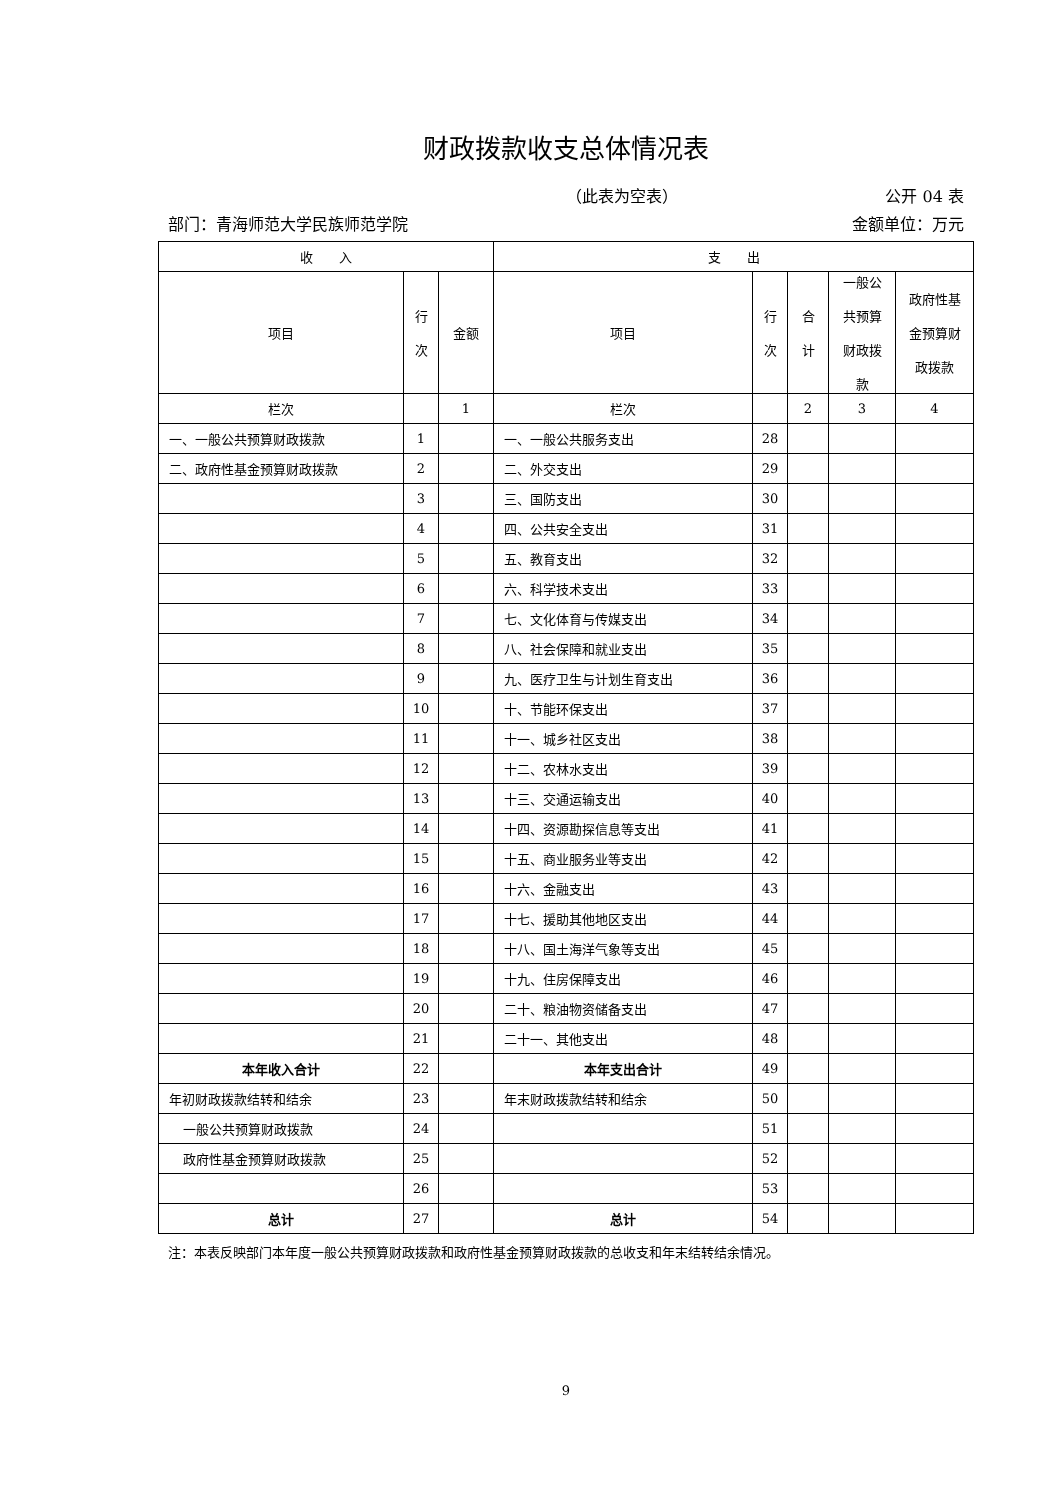财政拨款收支总体情况表
（此表为空表） 公开 04 表
部门：青海师范大学民族师范学院 金额单位：万元
| 收 入 | | | 支 出 | | | | |
| --- | --- | --- | --- | --- | --- | --- | --- |
| 项目 | 行 次 | 金额 | 项目 | 行 次 | 合 计 | 一般公 共预算 财政拨 款 | 政府性基 金预算财 政拨款 |
| 栏次 | | 1 | 栏次 | | 2 | 3 | 4 |
| 一、一般公共预算财政拨款 | 1 | | 一、一般公共服务支出 | 28 | | | |
| 二、政府性基金预算财政拨款 | 2 | | 二、外交支出 | 29 | | | |
| | 3 | | 三、国防支出 | 30 | | | |
| | 4 | | 四、公共安全支出 | 31 | | | |
| | 5 | | 五、教育支出 | 32 | | | |
| | 6 | | 六、科学技术支出 | 33 | | | |
| | 7 | | 七、文化体育与传媒支出 | 34 | | | |
| | 8 | | 八、社会保障和就业支出 | 35 | | | |
| | 9 | | 九、医疗卫生与计划生育支出 | 36 | | | |
| | 10 | | 十、节能环保支出 | 37 | | | |
| | 11 | | 十一、城乡社区支出 | 38 | | | |
| | 12 | | 十二、农林水支出 | 39 | | | |
| | 13 | | 十三、交通运输支出 | 40 | | | |
| | 14 | | 十四、资源勘探信息等支出 | 41 | | | |
| | 15 | | 十五、商业服务业等支出 | 42 | | | |
| | 16 | | 十六、金融支出 | 43 | | | |
| | 17 | | 十七、援助其他地区支出 | 44 | | | |
| | 18 | | 十八、国土海洋气象等支出 | 45 | | | |
| | 19 | | 十九、住房保障支出 | 46 | | | |
| | 20 | | 二十、粮油物资储备支出 | 47 | | | |
| | 21 | | 二十一、其他支出 | 48 | | | |
| 本年收入合计 | 22 | | 本年支出合计 | 49 | | | |
| 年初财政拨款结转和结余 | 23 | | 年末财政拨款结转和结余 | 50 | | | |
| 一般公共预算财政拨款 | 24 | | | 51 | | | |
| 政府性基金预算财政拨款 | 25 | | | 52 | | | |
| | 26 | | | 53 | | | |
| 总计 | 27 | | 总计 | 54 | | | |
注：本表反映部门本年度一般公共预算财政拨款和政府性基金预算财政拨款的总收支和年末结转结余情况。
9